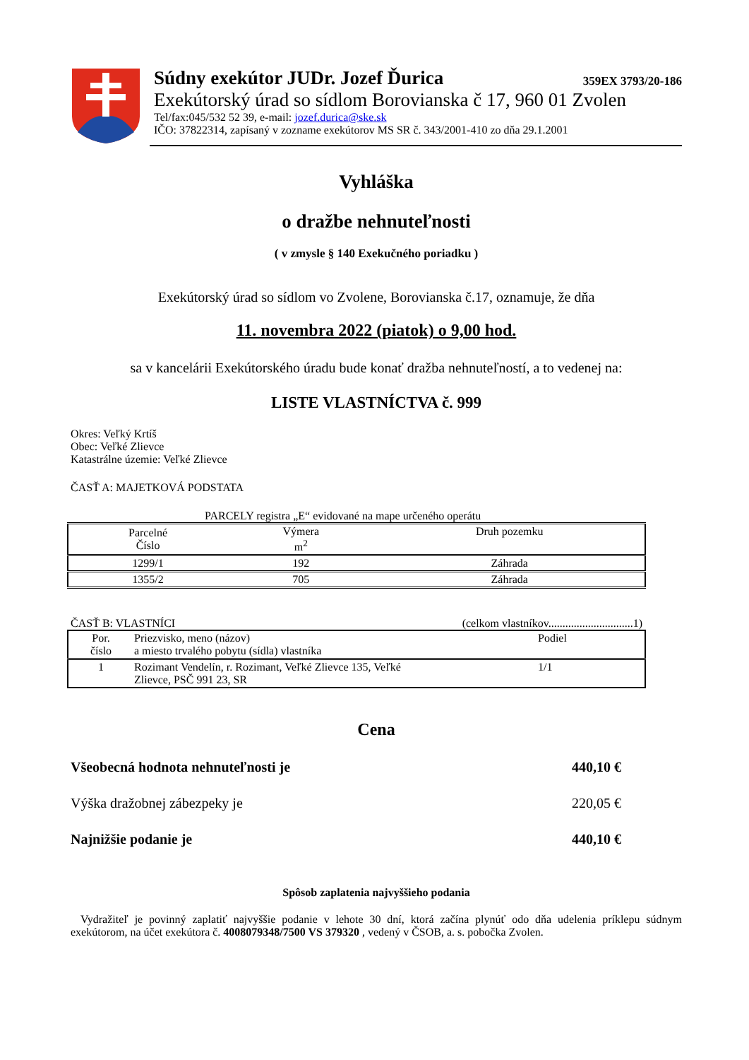Súdny exekútor JUDr. Jozef Ďurica 359EX 3793/20-186
Exekútorský úrad so sídlom Borovianska č 17, 960 01 Zvolen
Tel/fax:045/532 52 39, e-mail: jozef.durica@ske.sk
IČO: 37822314, zapísaný v zozname exekútorov MS SR č. 343/2001-410 zo dňa 29.1.2001
Vyhláška
o dražbe nehnuteľnosti
( v zmysle § 140 Exekučného poriadku )
Exekútorský úrad so sídlom vo Zvolene, Borovianska č.17, oznamuje, že dňa
11. novembra 2022 (piatok) o 9,00 hod.
sa v kancelárii Exekútorského úradu bude konať dražba nehnuteľností, a to vedenej na:
LISTE VLASTNÍCTVA č. 999
Okres: Veľký Krtíš
Obec: Veľké Zlievce
Katastrálne územie: Veľké Zlievce
ČASŤ A: MAJETKOVÁ PODSTATA
PARCELY registra „E“ evidované na mape určeného operátu
| Parcelné Číslo | Výmera m<sup>2</sup> | Druh pozemku |
| 1299/1 | 192 | Záhrada |
| 1355/2 | 705 | Záhrada |
ČASŤ B: VLASTNÍCI (celkom vlastníkov..............................1)
| Por. číslo | Priezvisko, meno (názov) a miesto trvalého pobytu (sídla) vlastníka | Podiel |
| 1 | Rozimant Vendelín, r. Rozimant, Veľké Zlievce 135, Veľké Zlievce, PSČ 991 23, SR | 1/1 |
Cena
Všeobecná hodnota nehnuteľnosti je 440,10 €
Výška dražobnej zábezpeky je 220,05 €
Najnižšie podanie je 440,10 €
Spôsob zaplatenia najvyššieho podania
Vydražiteľ je povinný zaplatiť najvyššie podanie v lehote 30 dní, ktorá začína plynúť odo dňa udelenia príklepu súdnym exekútorom, na účet exekútora č. 4008079348/7500 VS 379320 , vedený v ČSOB, a. s. pobočka Zvolen.